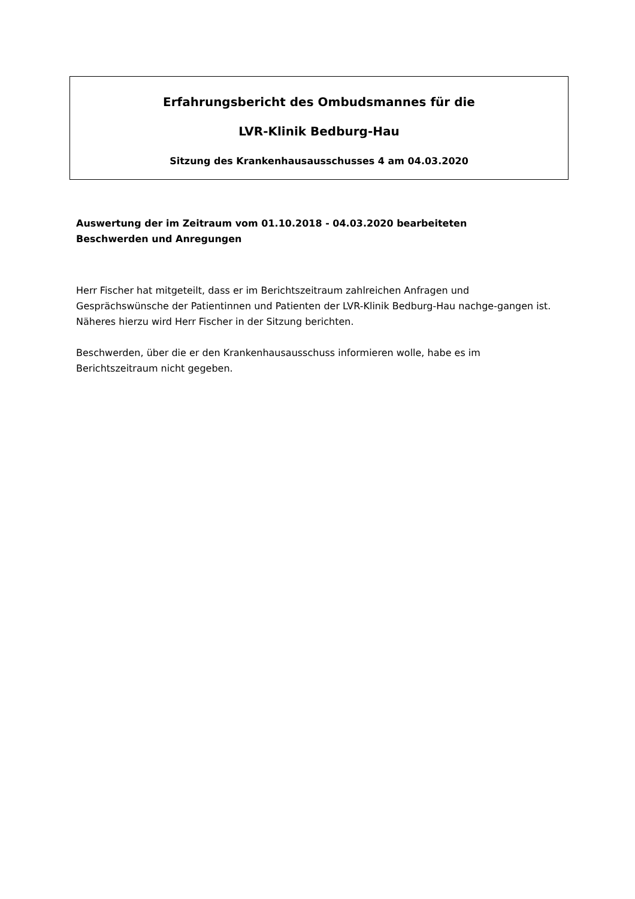Erfahrungsbericht des Ombudsmannes für die
LVR-Klinik Bedburg-Hau
Sitzung des Krankenhausausschusses 4 am 04.03.2020
Auswertung der im Zeitraum vom 01.10.2018 - 04.03.2020 bearbeiteten
Beschwerden und Anregungen
Herr Fischer hat mitgeteilt, dass er im Berichtszeitraum zahlreichen Anfragen und Gesprächswünsche der Patientinnen und Patienten der LVR-Klinik Bedburg-Hau nachge-gangen ist. Näheres hierzu wird Herr Fischer in der Sitzung berichten.
Beschwerden, über die er den Krankenhausausschuss informieren wolle, habe es im Berichtszeitraum nicht gegeben.